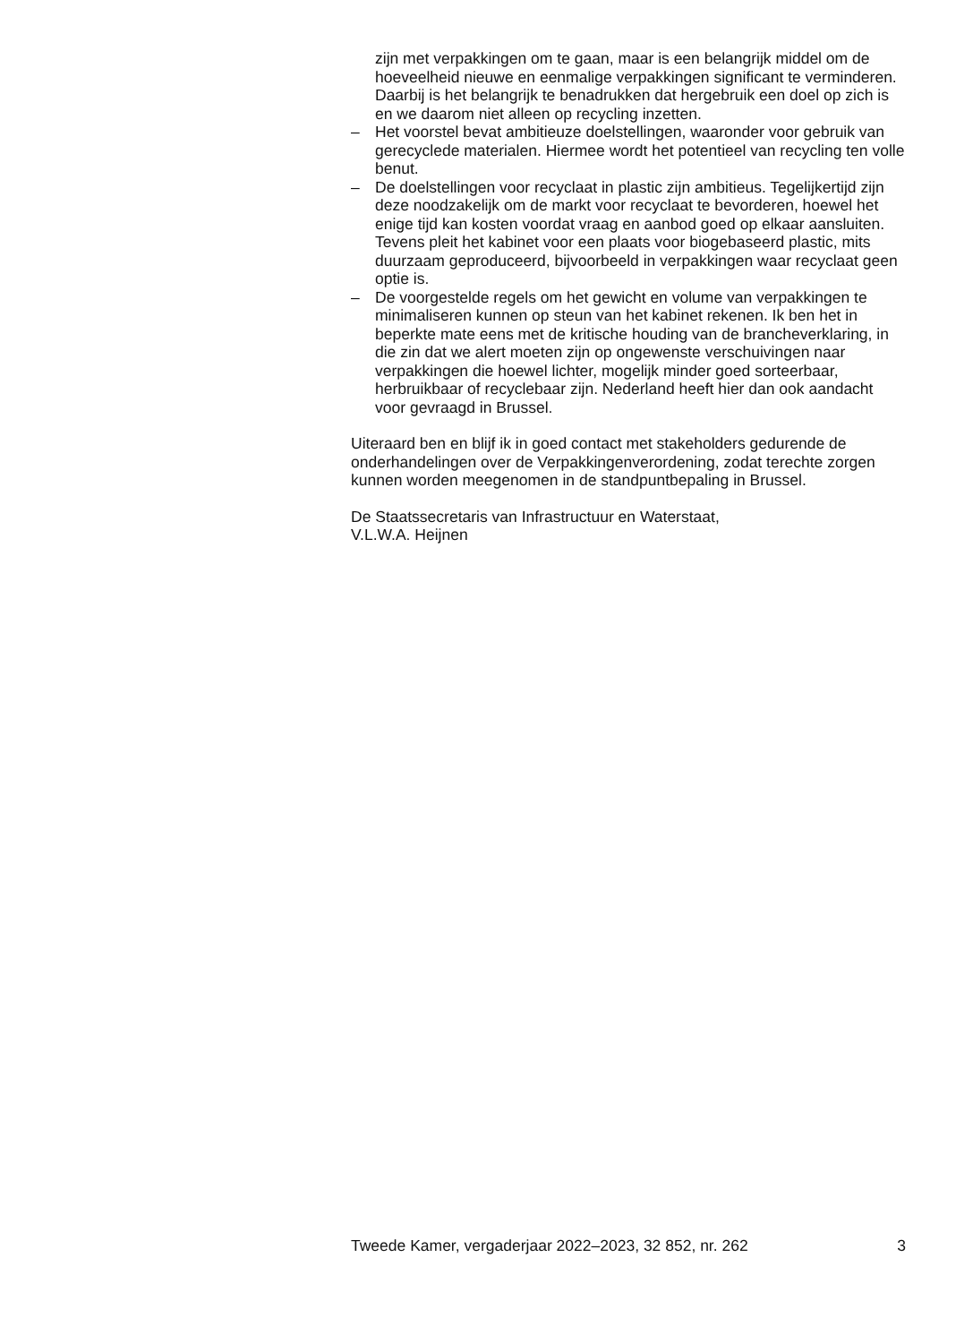zijn met verpakkingen om te gaan, maar is een belangrijk middel om de hoeveelheid nieuwe en eenmalige verpakkingen significant te verminderen. Daarbij is het belangrijk te benadrukken dat hergebruik een doel op zich is en we daarom niet alleen op recycling inzetten.
– Het voorstel bevat ambitieuze doelstellingen, waaronder voor gebruik van gerecyclede materialen. Hiermee wordt het potentieel van recycling ten volle benut.
– De doelstellingen voor recyclaat in plastic zijn ambitieus. Tegelijkertijd zijn deze noodzakelijk om de markt voor recyclaat te bevorderen, hoewel het enige tijd kan kosten voordat vraag en aanbod goed op elkaar aansluiten. Tevens pleit het kabinet voor een plaats voor biogebaseerd plastic, mits duurzaam geproduceerd, bijvoorbeeld in verpakkingen waar recyclaat geen optie is.
– De voorgestelde regels om het gewicht en volume van verpakkingen te minimaliseren kunnen op steun van het kabinet rekenen. Ik ben het in beperkte mate eens met de kritische houding van de brancheverklaring, in die zin dat we alert moeten zijn op ongewenste verschuivingen naar verpakkingen die hoewel lichter, mogelijk minder goed sorteerbaar, herbruikbaar of recyclebaar zijn. Nederland heeft hier dan ook aandacht voor gevraagd in Brussel.
Uiteraard ben en blijf ik in goed contact met stakeholders gedurende de onderhandelingen over de Verpakkingenverordening, zodat terechte zorgen kunnen worden meegenomen in de standpuntbepaling in Brussel.
De Staatssecretaris van Infrastructuur en Waterstaat,
V.L.W.A. Heijnen
Tweede Kamer, vergaderjaar 2022–2023, 32 852, nr. 262 3